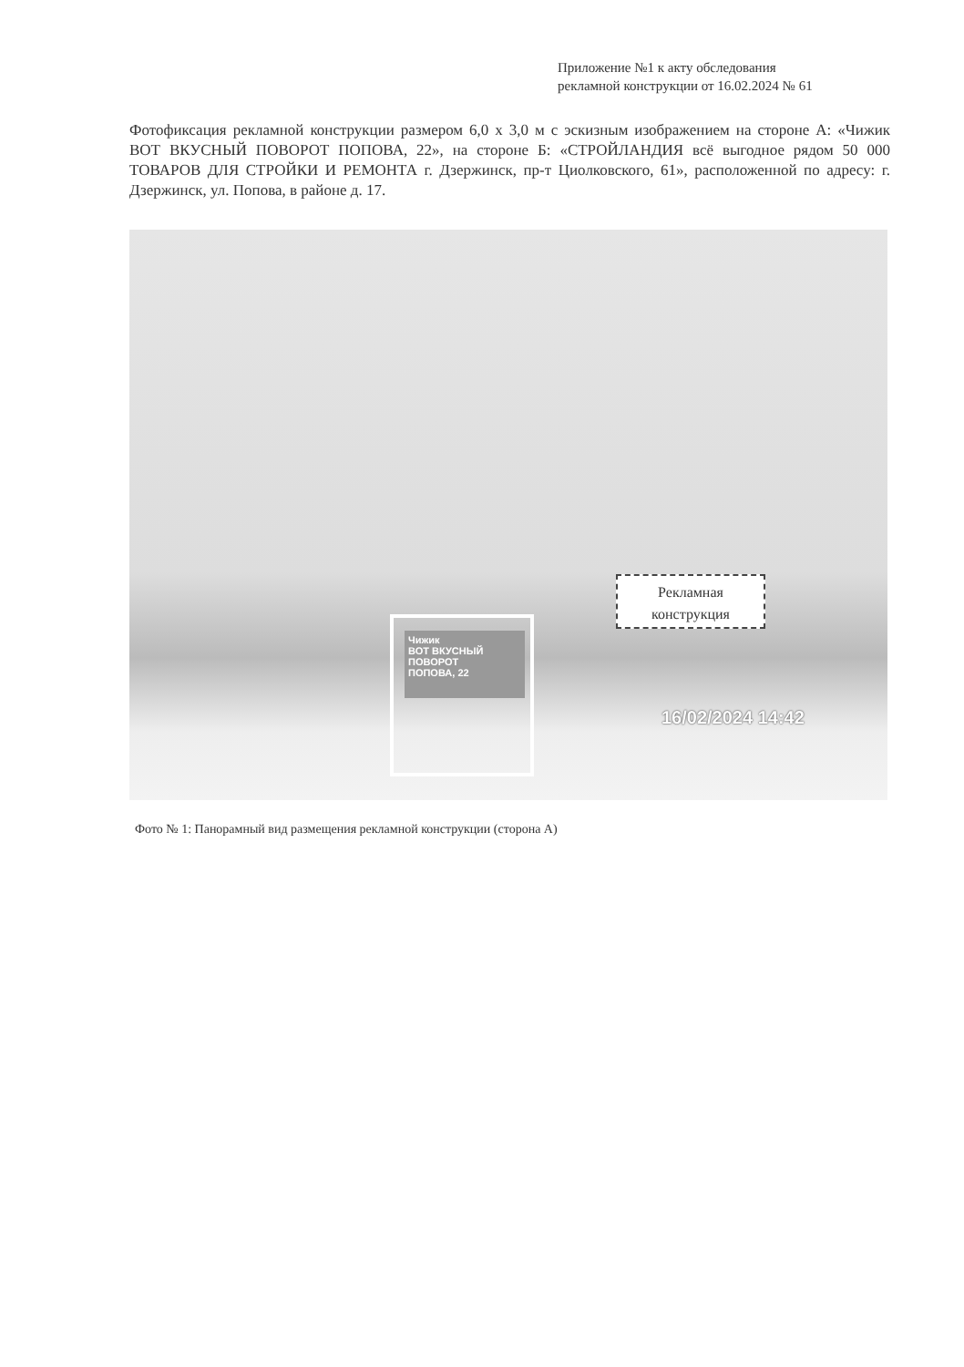Приложение №1 к акту обследования
рекламной конструкции от 16.02.2024 № 61
Фотофиксация рекламной конструкции размером 6,0 х 3,0 м с эскизным изображением на стороне А: «Чижик ВОТ ВКУСНЫЙ ПОВОРОТ ПОПОВА, 22», на стороне Б: «СТРОЙЛАНДИЯ всё выгодное рядом 50 000 ТОВАРОВ ДЛЯ СТРОЙКИ И РЕМОНТА г. Дзержинск, пр-т Циолковского, 61», расположенной по адресу: г. Дзержинск, ул. Попова, в районе д. 17.
Чижик
ВОТ ВКУСНЫЙ
ПОВОРОТ
ПОПОВА, 22
Рекламная
конструкция
16/02/2024 14:42
Фото № 1: Панорамный вид размещения рекламной конструкции (сторона А)